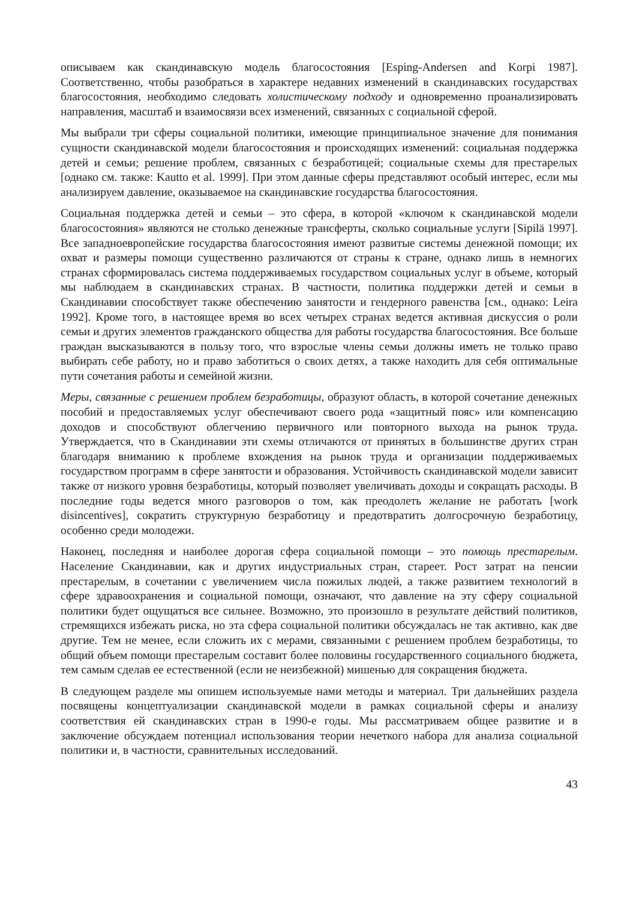описываем как скандинавскую модель благосостояния [Esping-Andersen and Korpi 1987]. Соответственно, чтобы разобраться в характере недавних изменений в скандинавских государствах благосостояния, необходимо следовать холистическому подходу и одновременно проанализировать направления, масштаб и взаимосвязи всех изменений, связанных с социальной сферой.
Мы выбрали три сферы социальной политики, имеющие принципиальное значение для понимания сущности скандинавской модели благосостояния и происходящих изменений: социальная поддержка детей и семьи; решение проблем, связанных с безработицей; социальные схемы для престарелых [однако см. также: Kautto et al. 1999]. При этом данные сферы представляют особый интерес, если мы анализируем давление, оказываемое на скандинавские государства благосостояния.
Социальная поддержка детей и семьи – это сфера, в которой «ключом к скандинавской модели благосостояния» являются не столько денежные трансферты, сколько социальные услуги [Sipilä 1997]. Все западноевропейские государства благосостояния имеют развитые системы денежной помощи; их охват и размеры помощи существенно различаются от страны к стране, однако лишь в немногих странах сформировалась система поддерживаемых государством социальных услуг в объеме, который мы наблюдаем в скандинавских странах. В частности, политика поддержки детей и семьи в Скандинавии способствует также обеспечению занятости и гендерного равенства [см., однако: Leira 1992]. Кроме того, в настоящее время во всех четырех странах ведется активная дискуссия о роли семьи и других элементов гражданского общества для работы государства благосостояния. Все больше граждан высказываются в пользу того, что взрослые члены семьи должны иметь не только право выбирать себе работу, но и право заботиться о своих детях, а также находить для себя оптимальные пути сочетания работы и семейной жизни.
Меры, связанные с решением проблем безработицы, образуют область, в которой сочетание денежных пособий и предоставляемых услуг обеспечивают своего рода «защитный пояс» или компенсацию доходов и способствуют облегчению первичного или повторного выхода на рынок труда. Утверждается, что в Скандинавии эти схемы отличаются от принятых в большинстве других стран благодаря вниманию к проблеме вхождения на рынок труда и организации поддерживаемых государством программ в сфере занятости и образования. Устойчивость скандинавской модели зависит также от низкого уровня безработицы, который позволяет увеличивать доходы и сокращать расходы. В последние годы ведется много разговоров о том, как преодолеть желание не работать [work disincentives], сократить структурную безработицу и предотвратить долгосрочную безработицу, особенно среди молодежи.
Наконец, последняя и наиболее дорогая сфера социальной помощи – это помощь престарелым. Население Скандинавии, как и других индустриальных стран, стареет. Рост затрат на пенсии престарелым, в сочетании с увеличением числа пожилых людей, а также развитием технологий в сфере здравоохранения и социальной помощи, означают, что давление на эту сферу социальной политики будет ощущаться все сильнее. Возможно, это произошло в результате действий политиков, стремящихся избежать риска, но эта сфера социальной политики обсуждалась не так активно, как две другие. Тем не менее, если сложить их с мерами, связанными с решением проблем безработицы, то общий объем помощи престарелым составит более половины государственного социального бюджета, тем самым сделав ее естественной (если не неизбежной) мишенью для сокращения бюджета.
В следующем разделе мы опишем используемые нами методы и материал. Три дальнейших раздела посвящены концептуализации скандинавской модели в рамках социальной сферы и анализу соответствия ей скандинавских стран в 1990-е годы. Мы рассматриваем общее развитие и в заключение обсуждаем потенциал использования теории нечеткого набора для анализа социальной политики и, в частности, сравнительных исследований.
43